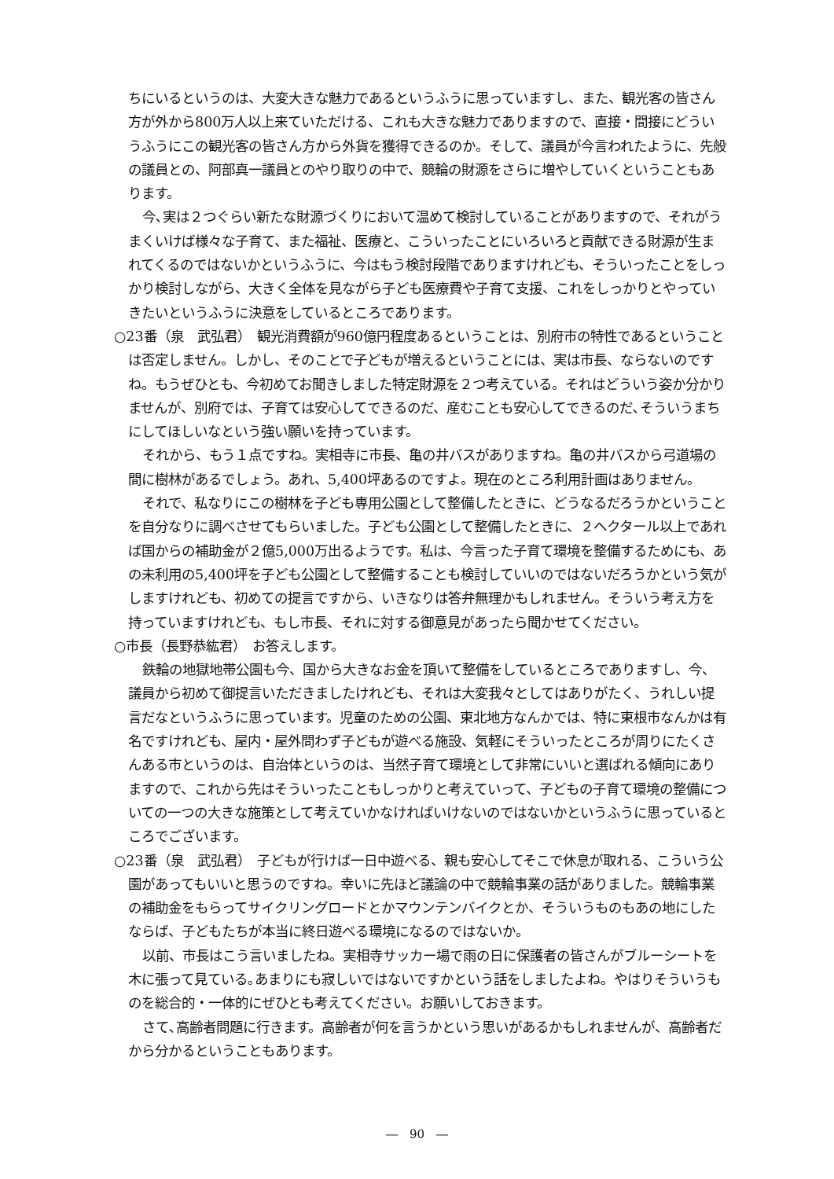ちにいるというのは、大変大きな魅力であるというふうに思っていますし、また、観光客の皆さん方が外から800万人以上来ていただける、これも大きな魅力でありますので、直接・間接にどういうふうにこの観光客の皆さん方から外貨を獲得できるのか。そして、議員が今言われたように、先般の議員との、阿部真一議員とのやり取りの中で、競輪の財源をさらに増やしていくということもあります。
今､実は２つぐらい新たな財源づくりにおいて温めて検討していることがありますので、それがうまくいけば様々な子育て、また福祉、医療と、こういったことにいろいろと貢献できる財源が生まれてくるのではないかというふうに、今はもう検討段階でありますけれども、そういったことをしっかり検討しながら、大きく全体を見ながら子ども医療費や子育て支援、これをしっかりとやっていきたいというふうに決意をしているところであります。
○23番（泉　武弘君）　観光消費額が960億円程度あるということは、別府市の特性であるということは否定しません。しかし、そのことで子どもが増えるということには、実は市長、ならないのですね。もうぜひとも、今初めてお聞きしました特定財源を２つ考えている。それはどういう姿か分かりませんが、別府では、子育ては安心してできるのだ、産むことも安心してできるのだ､そういうまちにしてほしいなという強い願いを持っています。
それから、もう１点ですね。実相寺に市長、亀の井バスがありますね。亀の井バスから弓道場の間に樹林があるでしょう。あれ、5,400坪あるのですよ。現在のところ利用計画はありません。
それで、私なりにこの樹林を子ども専用公園として整備したときに、どうなるだろうかということを自分なりに調べさせてもらいました。子ども公園として整備したときに、２ヘクタール以上であれば国からの補助金が２億5,000万出るようです。私は、今言った子育て環境を整備するためにも、あの未利用の5,400坪を子ども公園として整備することも検討していいのではないだろうかという気がしますけれども、初めての提言ですから、いきなりは答弁無理かもしれません。そういう考え方を持っていますけれども、もし市長、それに対する御意見があったら聞かせてください。
○市長（長野恭紘君）　お答えします。
鉄輪の地獄地帯公園も今、国から大きなお金を頂いて整備をしているところでありますし、今、議員から初めて御提言いただきましたけれども、それは大変我々としてはありがたく、うれしい提言だなというふうに思っています。児童のための公園、東北地方なんかでは、特に東根市なんかは有名ですけれども、屋内・屋外問わず子どもが遊べる施設、気軽にそういったところが周りにたくさんある市というのは、自治体というのは、当然子育て環境として非常にいいと選ばれる傾向にありますので、これから先はそういったこともしっかりと考えていって、子どもの子育て環境の整備についての一つの大きな施策として考えていかなければいけないのではないかというふうに思っているところでございます。
○23番（泉　武弘君）　子どもが行けば一日中遊べる、親も安心してそこで休息が取れる、こういう公園があってもいいと思うのですね。幸いに先ほど議論の中で競輪事業の話がありました。競輪事業の補助金をもらってサイクリングロードとかマウンテンバイクとか、そういうものもあの地にしたならば、子どもたちが本当に終日遊べる環境になるのではないか。
以前、市長はこう言いましたね。実相寺サッカー場で雨の日に保護者の皆さんがブルーシートを木に張って見ている｡あまりにも寂しいではないですかという話をしましたよね。やはりそういうものを総合的・一体的にぜひとも考えてください。お願いしておきます。
さて､高齢者問題に行きます。高齢者が何を言うかという思いがあるかもしれませんが、高齢者だから分かるということもあります。
―　90　―